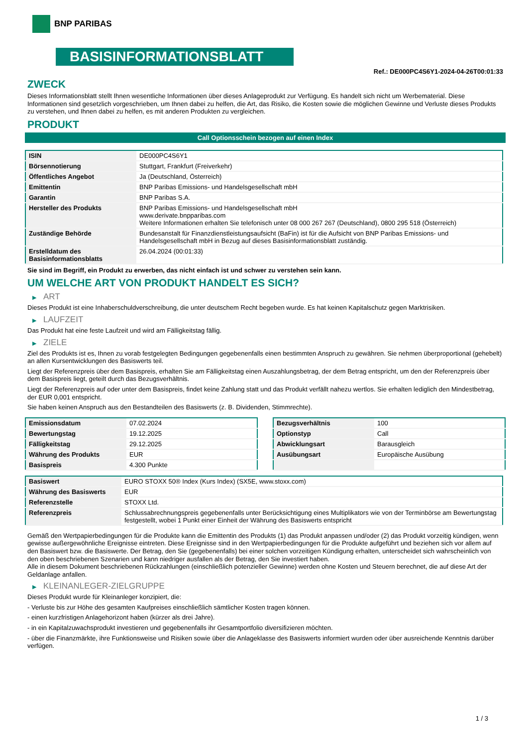BNP PARIBAS
BASISINFORMATIONSBLATT
Ref.: DE000PC4S6Y1-2024-04-26T00:01:33
ZWECK
Dieses Informationsblatt stellt Ihnen wesentliche Informationen über dieses Anlageprodukt zur Verfügung. Es handelt sich nicht um Werbematerial. Diese Informationen sind gesetzlich vorgeschrieben, um Ihnen dabei zu helfen, die Art, das Risiko, die Kosten sowie die möglichen Gewinne und Verluste dieses Produkts zu verstehen, und Ihnen dabei zu helfen, es mit anderen Produkten zu vergleichen.
PRODUKT
Call Optionsschein bezogen auf einen Index
| ISIN | DE000PC4S6Y1 |
| Börsennotierung | Stuttgart, Frankfurt (Freiverkehr) |
| Öffentliches Angebot | Ja (Deutschland, Österreich) |
| Emittentin | BNP Paribas Emissions- und Handelsgesellschaft mbH |
| Garantin | BNP Paribas S.A. |
| Hersteller des Produkts | BNP Paribas Emissions- und Handelsgesellschaft mbH www.derivate.bnpparibas.com Weitere Informationen erhalten Sie telefonisch unter 08 000 267 267 (Deutschland), 0800 295 518 (Österreich) |
| Zuständige Behörde | Bundesanstalt für Finanzdienstleistungsaufsicht (BaFin) ist für die Aufsicht von BNP Paribas Emissions- und Handelsgesellschaft mbH in Bezug auf dieses Basisinformationsblatt zuständig. |
| Erstelldatum des Basisinformationsblatts | 26.04.2024 (00:01:33) |
Sie sind im Begriff, ein Produkt zu erwerben, das nicht einfach ist und schwer zu verstehen sein kann.
UM WELCHE ART VON PRODUKT HANDELT ES SICH?
▶ ART
Dieses Produkt ist eine Inhaberschuldverschreibung, die unter deutschem Recht begeben wurde. Es hat keinen Kapitalschutz gegen Marktrisiken.
▶ LAUFZEIT
Das Produkt hat eine feste Laufzeit und wird am Fälligkeitstag fällig.
▶ ZIELE
Ziel des Produkts ist es, Ihnen zu vorab festgelegten Bedingungen gegebenenfalls einen bestimmten Anspruch zu gewähren. Sie nehmen überproportional (gehebelt) an allen Kursentwicklungen des Basiswerts teil.
Liegt der Referenzpreis über dem Basispreis, erhalten Sie am Fälligkeitstag einen Auszahlungsbetrag, der dem Betrag entspricht, um den der Referenzpreis über dem Basispreis liegt, geteilt durch das Bezugsverhältnis.
Liegt der Referenzpreis auf oder unter dem Basispreis, findet keine Zahlung statt und das Produkt verfällt nahezu wertlos. Sie erhalten lediglich den Mindestbetrag, der EUR 0,001 entspricht.
Sie haben keinen Anspruch aus den Bestandteilen des Basiswerts (z. B. Dividenden, Stimmrechte).
| Emissionsdatum | 07.02.2024 |
| Bewertungstag | 19.12.2025 |
| Fälligkeitstag | 29.12.2025 |
| Währung des Produkts | EUR |
| Basispreis | 4.300 Punkte |
| Bezugsverhältnis | 100 |
| Optionstyp | Call |
| Abwicklungsart | Barausgleich |
| Ausübungsart | Europäische Ausübung |
| Basiswert | EURO STOXX 50® Index (Kurs Index) (SX5E, www.stoxx.com) |
| Währung des Basiswerts | EUR |
| Referenzstelle | STOXX Ltd. |
| Referenzpreis | Schlussabrechnungspreis gegebenenfalls unter Berücksichtigung eines Multiplikators wie von der Terminbörse am Bewertungstag festgestellt, wobei 1 Punkt einer Einheit der Währung des Basiswerts entspricht |
Gemäß den Wertpapierbedingungen für die Produkte kann die Emittentin des Produkts (1) das Produkt anpassen und/oder (2) das Produkt vorzeitig kündigen, wenn gewisse außergewöhnliche Ereignisse eintreten. Diese Ereignisse sind in den Wertpapierbedingungen für die Produkte aufgeführt und beziehen sich vor allem auf den Basiswert bzw. die Basiswerte. Der Betrag, den Sie (gegebenenfalls) bei einer solchen vorzeitigen Kündigung erhalten, unterscheidet sich wahrscheinlich von den oben beschriebenen Szenarien und kann niedriger ausfallen als der Betrag, den Sie investiert haben.
Alle in diesem Dokument beschriebenen Rückzahlungen (einschließlich potenzieller Gewinne) werden ohne Kosten und Steuern berechnet, die auf diese Art der Geldanlage anfallen.
▶ KLEINANLEGER-ZIELGRUPPE
Dieses Produkt wurde für Kleinanleger konzipiert, die:
- Verluste bis zur Höhe des gesamten Kaufpreises einschließlich sämtlicher Kosten tragen können.
- einen kurzfristigen Anlagehorizont haben (kürzer als drei Jahre).
- in ein Kapitalzuwachsprodukt investieren und gegebenenfalls ihr Gesamtportfolio diversifizieren möchten.
- über die Finanzmärkte, ihre Funktionsweise und Risiken sowie über die Anlageklasse des Basiswerts informiert wurden oder über ausreichende Kenntnis darüber verfügen.
1 / 3